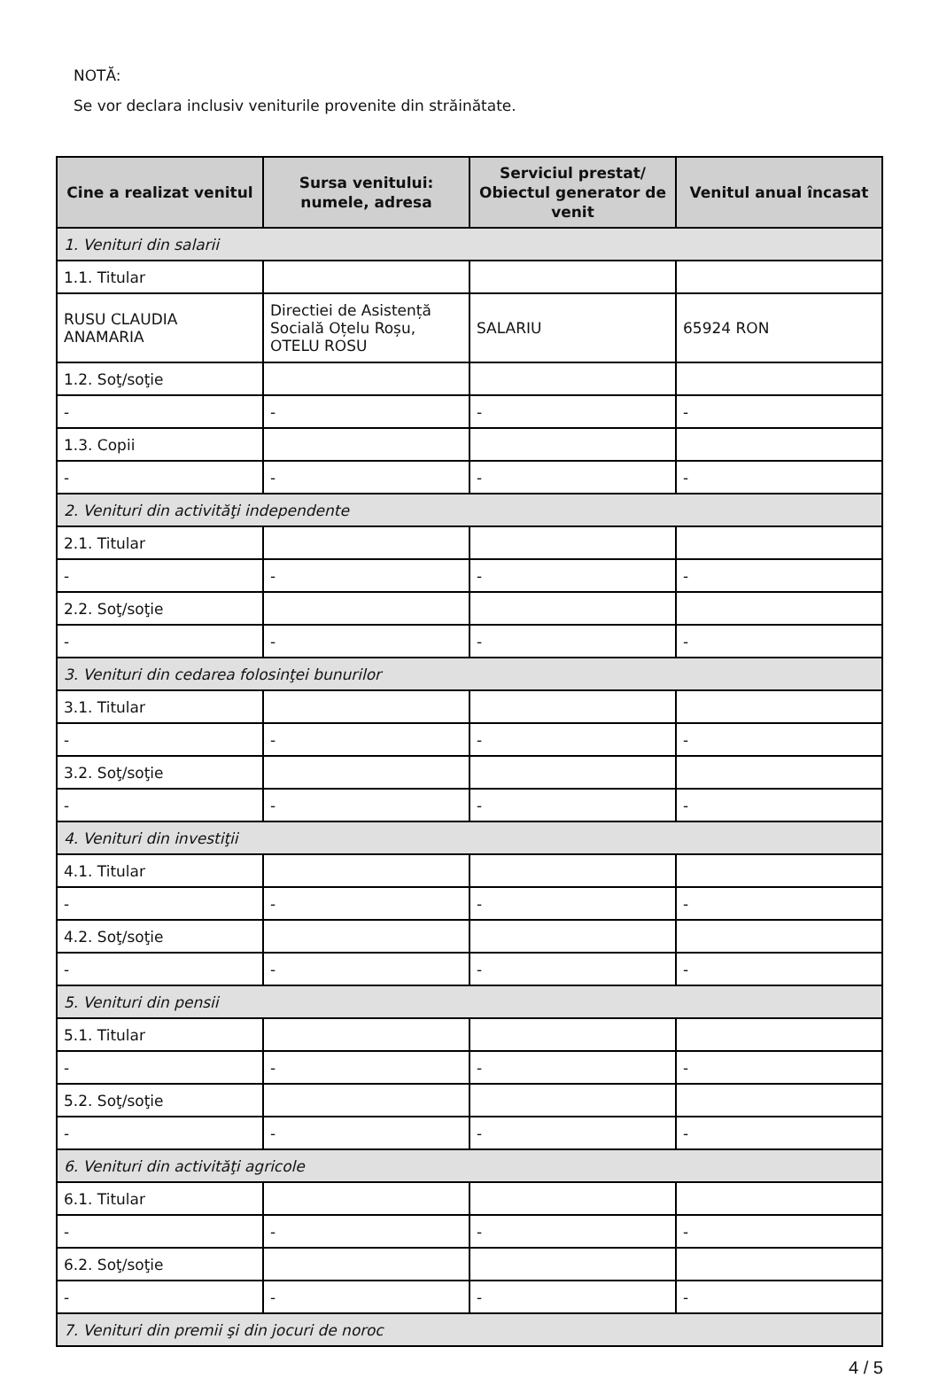NOTĂ:
Se vor declara inclusiv veniturile provenite din străinătate.
| Cine a realizat venitul | Sursa venitului: numele, adresa | Serviciul prestat/ Obiectul generator de venit | Venitul anual încasat |
| --- | --- | --- | --- |
| 1. Venituri din salarii | | | |
| 1.1. Titular | | | |
| RUSU CLAUDIA ANAMARIA | Directiei de Asistență Socială Oțelu Roșu, OTELU ROSU | SALARIU | 65924 RON |
| 1.2. Soţ/soţie | | | |
| - | - | - | - |
| 1.3. Copii | | | |
| - | - | - | - |
| 2. Venituri din activităţi independente | | | |
| 2.1. Titular | | | |
| - | - | - | - |
| 2.2. Soţ/soţie | | | |
| - | - | - | - |
| 3. Venituri din cedarea folosinţei bunurilor | | | |
| 3.1. Titular | | | |
| - | - | - | - |
| 3.2. Soţ/soţie | | | |
| - | - | - | - |
| 4. Venituri din investiţii | | | |
| 4.1. Titular | | | |
| - | - | - | - |
| 4.2. Soţ/soţie | | | |
| - | - | - | - |
| 5. Venituri din pensii | | | |
| 5.1. Titular | | | |
| - | - | - | - |
| 5.2. Soţ/soţie | | | |
| - | - | - | - |
| 6. Venituri din activităţi agricole | | | |
| 6.1. Titular | | | |
| - | - | - | - |
| 6.2. Soţ/soţie | | | |
| - | - | - | - |
| 7. Venituri din premii şi din jocuri de noroc | | | |
4 / 5